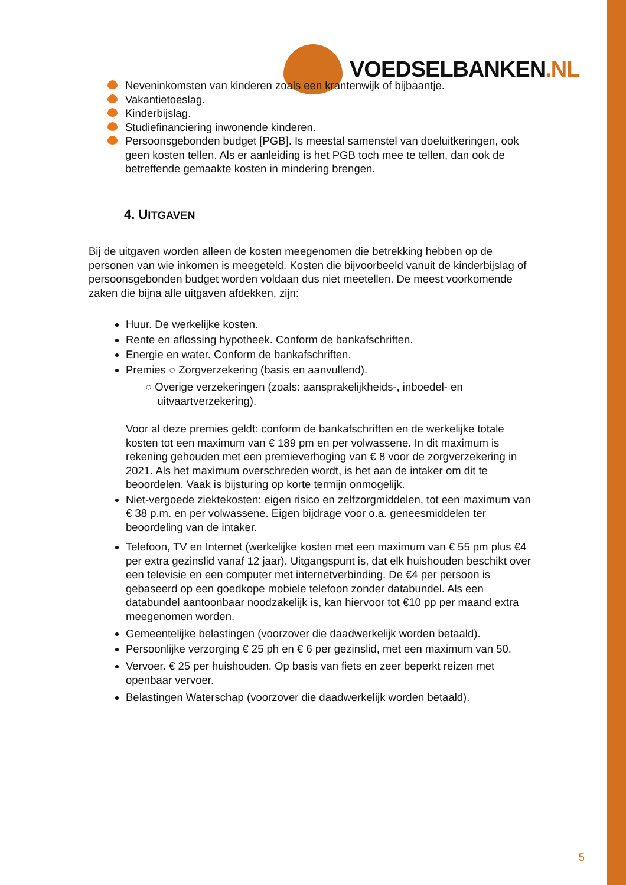VOEDSELBANKEN.NL
Neveninkomsten van kinderen zoals een krantenwijk of bijbaantje.
Vakantietoeslag.
Kinderbijslag.
Studiefinanciering inwonende kinderen.
Persoonsgebonden budget [PGB]. Is meestal samenstel van doeluitkeringen, ook geen kosten tellen. Als er aanleiding is het PGB toch mee te tellen, dan ook de betreffende gemaakte kosten in mindering brengen.
4. UITGAVEN
Bij de uitgaven worden alleen de kosten meegenomen die betrekking hebben op de personen van wie inkomen is meegeteld. Kosten die bijvoorbeeld vanuit de kinderbijslag of persoonsgebonden budget worden voldaan dus niet meetellen. De meest voorkomende zaken die bijna alle uitgaven afdekken, zijn:
Huur. De werkelijke kosten.
Rente en aflossing hypotheek. Conform de bankafschriften.
Energie en water. Conform de bankafschriften.
Premies ○ Zorgverzekering (basis en aanvullend).
○ Overige verzekeringen (zoals: aansprakelijkheids-, inboedel- en
uitvaartverzekering).
Voor al deze premies geldt: conform de bankafschriften en de werkelijke totale kosten tot een maximum van € 189 pm en per volwassene. In dit maximum is rekening gehouden met een premieverhoging van € 8 voor de zorgverzekering in 2021. Als het maximum overschreden wordt, is het aan de intaker om dit te beoordelen. Vaak is bijsturing op korte termijn onmogelijk.
Niet-vergoede ziektekosten: eigen risico en zelfzorgmiddelen, tot een maximum van € 38 p.m. en per volwassene. Eigen bijdrage voor o.a. geneesmiddelen ter beoordeling van de intaker.
Telefoon, TV en Internet (werkelijke kosten met een maximum van € 55 pm plus €4 per extra gezinslid vanaf 12 jaar). Uitgangspunt is, dat elk huishouden beschikt over een televisie en een computer met internetverbinding. De €4 per persoon is gebaseerd op een goedkope mobiele telefoon zonder databundel. Als een databundel aantoonbaar noodzakelijk is, kan hiervoor tot €10 pp per maand extra meegenomen worden.
Gemeentelijke belastingen (voorzover die daadwerkelijk worden betaald).
Persoonlijke verzorging € 25 ph en € 6 per gezinslid, met een maximum van 50.
Vervoer. € 25 per huishouden. Op basis van fiets en zeer beperkt reizen met openbaar vervoer.
Belastingen Waterschap (voorzover die daadwerkelijk worden betaald).
5